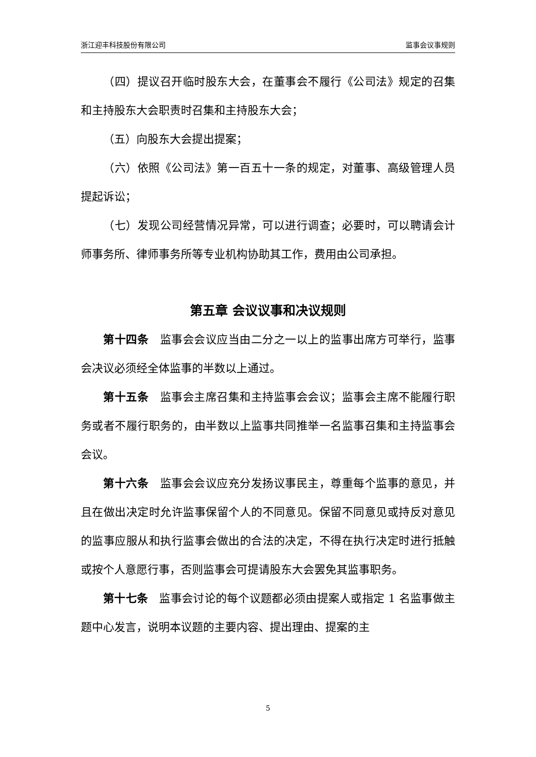浙江迎丰科技股份有限公司 监事会议事规则
（四）提议召开临时股东大会，在董事会不履行《公司法》规定的召集和主持股东大会职责时召集和主持股东大会；
（五）向股东大会提出提案；
（六）依照《公司法》第一百五十一条的规定，对董事、高级管理人员提起诉讼；
（七）发现公司经营情况异常，可以进行调查；必要时，可以聘请会计师事务所、律师事务所等专业机构协助其工作，费用由公司承担。
第五章 会议议事和决议规则
第十四条　监事会会议应当由二分之一以上的监事出席方可举行，监事会决议必须经全体监事的半数以上通过。
第十五条　监事会主席召集和主持监事会会议；监事会主席不能履行职务或者不履行职务的，由半数以上监事共同推举一名监事召集和主持监事会会议。
第十六条　监事会会议应充分发扬议事民主，尊重每个监事的意见，并且在做出决定时允许监事保留个人的不同意见。保留不同意见或持反对意见的监事应服从和执行监事会做出的合法的决定，不得在执行决定时进行抵触或按个人意愿行事，否则监事会可提请股东大会罢免其监事职务。
第十七条　监事会讨论的每个议题都必须由提案人或指定 1 名监事做主题中心发言，说明本议题的主要内容、提出理由、提案的主
5